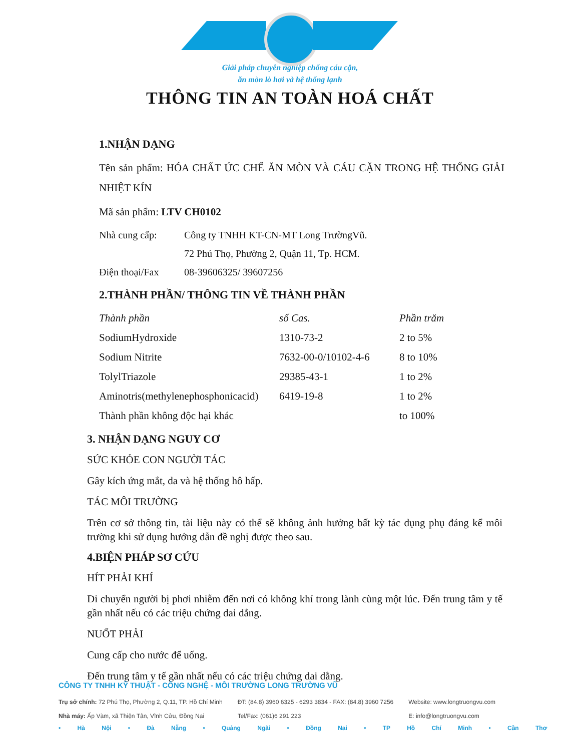Giải pháp chuyên nghiệp chống cáu cặn,
ăn mòn lò hơi và hệ thống lạnh
THÔNG TIN AN TOÀN HOÁ CHẤT
1.NHẬN DẠNG
Tên sản phẩm: HÓA CHẤT ỨC CHẾ ĂN MÒN VÀ CÁU CẶN TRONG HỆ THỐNG GIẢI NHIỆT KÍN
Mã sản phẩm: LTV CH0102
| Nhà cung cấp: | Công ty TNHH KT-CN-MT Long TrườngVũ. |
| | 72 Phú Thọ, Phường 2, Quận 11, Tp. HCM. |
| Điện thoại/Fax | 08-39606325/ 39607256 |
2.THÀNH PHẦN/ THÔNG TIN VỀ THÀNH PHẦN
| Thành phần | số Cas. | Phần trăm |
| --- | --- | --- |
| SodiumHydroxide | 1310-73-2 | 2 to 5% |
| Sodium Nitrite | 7632-00-0/10102-4-6 | 8 to 10% |
| TolylTriazole | 29385-43-1 | 1 to 2% |
| Aminotris(methylenephosphonicacid) | 6419-19-8 | 1 to 2% |
| Thành phần không độc hại khác | | to 100% |
3. NHẬN DẠNG NGUY CƠ
SỨC KHỎE CON NGƯỜI TÁC
Gây kích ứng mắt, da và hệ thống hô hấp.
TÁC MÔI TRƯỜNG
Trên cơ sở thông tin, tài liệu này có thể sẽ không ảnh hưởng bất kỳ tác dụng phụ đáng kể môi trường khi sử dụng hướng dẫn đề nghị được theo sau.
4.BIỆN PHÁP SƠ CỨU
HÍT PHẢI KHÍ
Di chuyển người bị phơi nhiễm đến nơi có không khí trong lành cùng một lúc. Đến trung tâm y tế gần nhất nếu có các triệu chứng dai dẳng.
NUỐT PHẢI
Cung cấp cho nước để uống.
Đến trung tâm y tế gần nhất nếu có các triệu chứng dai dẳng.
CÔNG TY TNHH KỸ THUẬT - CÔNG NGHỆ - MÔI TRƯỜNG LONG TRƯỜNG VŨ
Trụ sở chính: 72 Phú Thọ, Phường 2, Q.11, TP. Hồ Chí Minh
Nhà máy: Ấp Vàm, xã Thiện Tân, Vĩnh Cửu, Đồng Nai
ĐT: (84.8) 3960 6325 - 6293 3834 - FAX: (84.8) 3960 7256
Tel/Fax: (061)6 291 223
Website: www.longtruongvu.com
E: info@longtruongvu.com
• Hà Nội • Đà Nẵng • Quảng Ngãi • Đồng Nai • TP Hồ Chí Minh • Cần Thơ